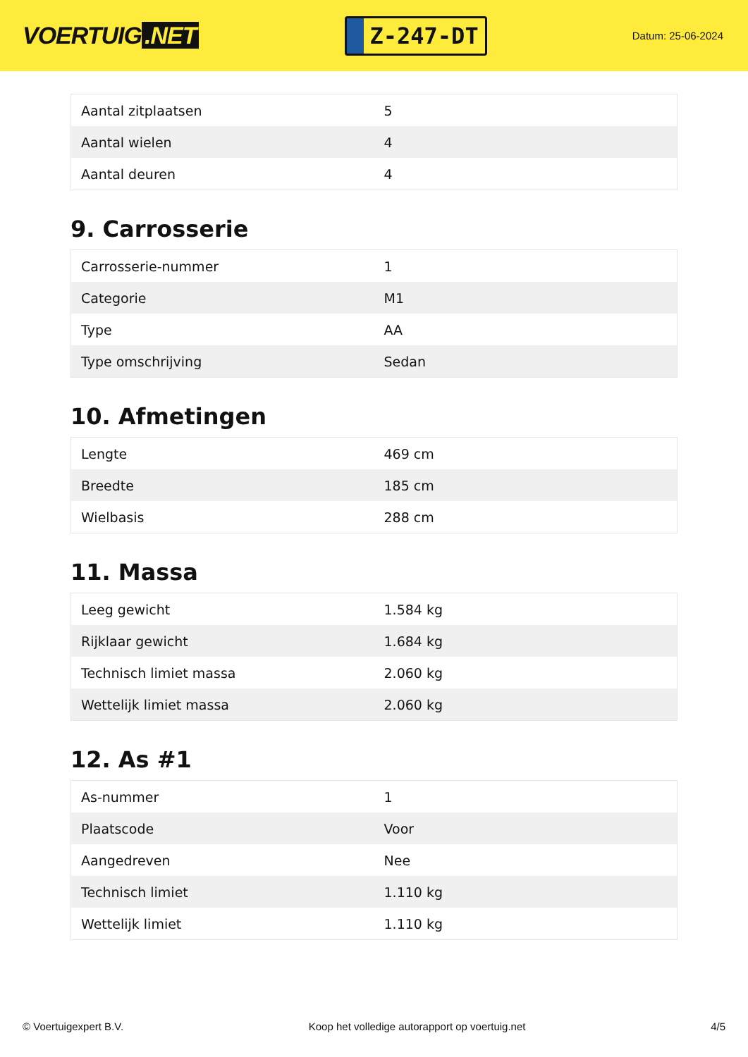VOERTUIG.NET
Z-247-DT
Datum: 25-06-2024
| Aantal zitplaatsen | 5 |
| Aantal wielen | 4 |
| Aantal deuren | 4 |
9. Carrosserie
| Carrosserie-nummer | 1 |
| Categorie | M1 |
| Type | AA |
| Type omschrijving | Sedan |
10. Afmetingen
| Lengte | 469 cm |
| Breedte | 185 cm |
| Wielbasis | 288 cm |
11. Massa
| Leeg gewicht | 1.584 kg |
| Rijklaar gewicht | 1.684 kg |
| Technisch limiet massa | 2.060 kg |
| Wettelijk limiet massa | 2.060 kg |
12. As #1
| As-nummer | 1 |
| Plaatscode | Voor |
| Aangedreven | Nee |
| Technisch limiet | 1.110 kg |
| Wettelijk limiet | 1.110 kg |
© Voertuigexpert B.V. Koop het volledige autorapport op voertuig.net 4/5